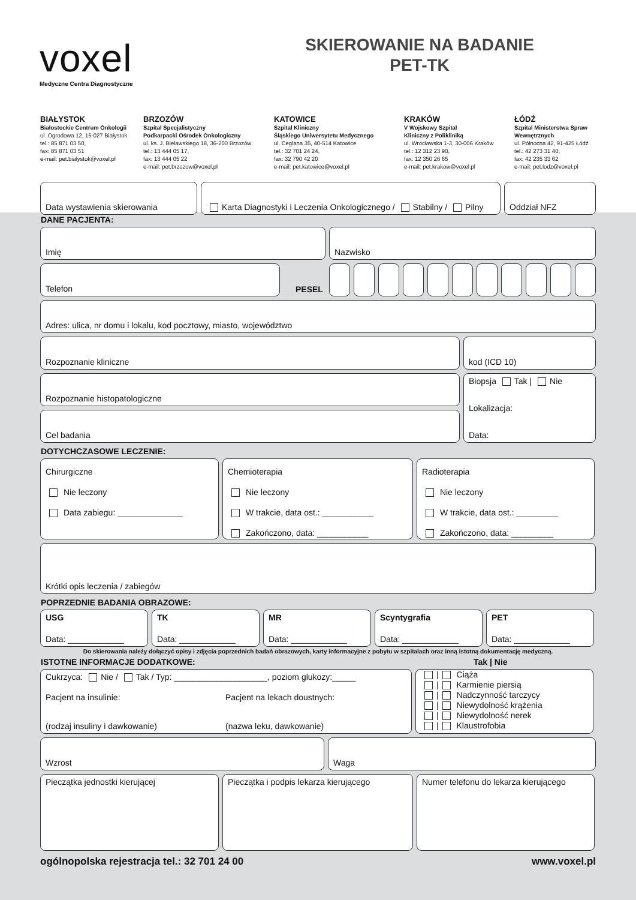voxel
Medyczne Centra Diagnostyczne
SKIEROWANIE NA BADANIE
PET-TK
BIAŁYSTOK
Białostockie Centrum Onkologii
ul. Ogrodowa 12, 15-027 Białystok
tel.: 85 871 03 50,
fax: 85 871 03 51
e-mail: pet.bialystok@voxel.pl
BRZOZÓW
Szpital Specjalistyczny
Podkarpacki Ośrodek Onkologiczny
ul. ks. J. Bielawskiego 18, 36-200 Brzozów
tel.: 13 444 05 17,
fax: 13 444 05 22
e-mail: pet.brzozow@voxel.pl
KATOWICE
Szpital Kliniczny
Śląskiego Uniwersytetu Medycznego
ul. Ceglana 35, 40-514 Katowice
tel.: 32 701 24 24,
fax: 32 790 42 20
e-mail: pet.katowice@voxel.pl
KRAKÓW
V Wojskowy Szpital
Kliniczny z Polikliniką
ul. Wrocławska 1-3, 30-006 Kraków
tel.: 12 312 23 90,
fax: 12 350 26 65
e-mail: pet.krakow@voxel.pl
ŁÓDŹ
Szpital Ministerstwa Spraw Wewnętrznych
ul. Północna 42, 91-425 Łódź
tel.: 42 273 31 40,
fax: 42 235 33 62
e-mail: pet.lodz@voxel.pl
Data wystawienia skierowania Karta Diagnostyki i Leczenia Onkologicznego / Stabilny / Pilny
Oddział NFZ
DANE PACJENTA:
Imię Nazwisko
Telefon
PESEL
Adres: ulica, nr domu i lokalu, kod pocztowy, miasto, województwo
Rozpoznanie kliniczne kod (ICD 10)
Rozpoznanie histopatologiczne
Cel badania
Biopsja Tak | Nie
Lokalizacja:
Data:
DOTYCHCZASOWE LECZENIE:
Chirurgiczne
Nie leczony
Data zabiegu: ______________
Chemioterapia
Nie leczony
W trakcie, data ost.: ___________
Zakończono, data: ___________
Radioterapia
Nie leczony
W trakcie, data ost.: _________
Zakończono, data: _________
Krótki opis leczenia / zabiegów
POPRZEDNIE BADANIA OBRAZOWE:
USG
Data: ____________
TK
Data: ____________
MR
Data: ____________
Scyntygrafia
Data: ____________
PET
Data: ____________
Do skierowania należy dołączyć opisy i zdjęcia poprzednich badań obrazowych, karty informacyjne z pobytu w szpitalach oraz inną istotną dokumentację medyczną.
ISTOTNE INFORMACJE DODATKOWE: Tak | Nie
Cukrzyca: Nie / Tak / Typ: ____________________, poziom glukozy:_____
Pacjent na insulinie:
(rodzaj insuliny i dawkowanie)
Pacjent na lekach doustnych:
(nazwa leku, dawkowanie)
| Ciąża
| Karmienie piersią
| Nadczynność tarczycy
| Niewydolność krążenia
| Niewydolność nerek
| Klaustrofobia
Wzrost Waga
Pieczątka jednostki kierującej Pieczątka i podpis lekarza kierującego
Numer telefonu do lekarza kierującego
ogólnopolska rejestracja tel.: 32 701 24 00 www.voxel.pl